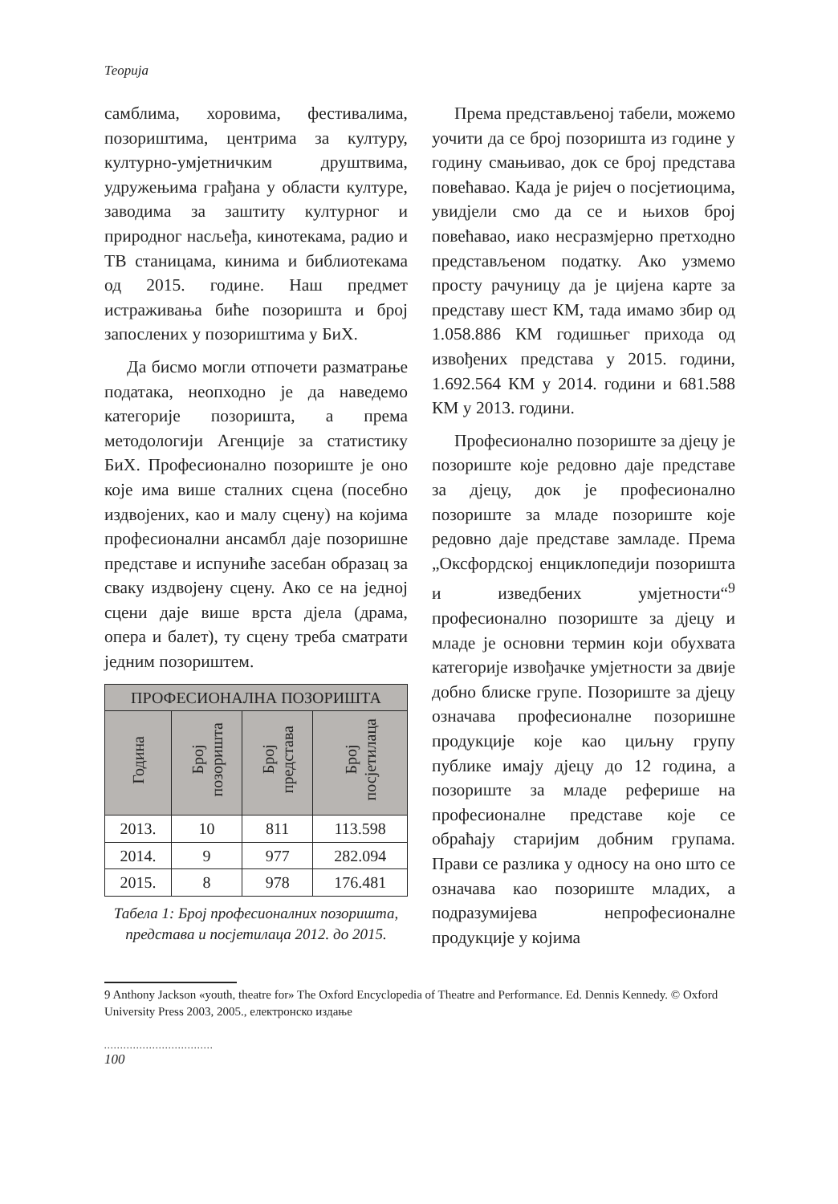Теорија
самблима, хоровима, фестивалима, позориштима, центрима за културу, културно-умјетничким друштвима, удружењима грађана у области културе, заводима за заштиту културног и природног насљеђа, кинотекама, радио и ТВ станицама, кинима и библиотекама од 2015. године. Наш предмет истраживања биће позоришта и број запослених у позориштима у БиХ.
Да бисмо могли отпочети разматрање података, неопходно је да наведемо категорије позоришта, а према методологији Агенције за статистику БиХ. Професионално позориште је оно које има више сталних сцена (посебно издвојених, као и малу сцену) на којима професионални ансамбл даје позоришне представе и испуниће засебан образац за сваку издвојену сцену. Ако се на једној сцени даје више врста дјела (драма, опера и балет), ту сцену треба сматрати једним позориштем.
| ПРОФЕСИОНАЛНА ПОЗОРИШТА | | | |
| --- | --- | --- | --- |
| Година | Број позоришта | Број представа | Број посјетилаца |
| 2013. | 10 | 811 | 113.598 |
| 2014. | 9 | 977 | 282.094 |
| 2015. | 8 | 978 | 176.481 |
Табела 1: Број професионалних позоришта, представа и посјетилаца 2012. до 2015.
Према представљеној табели, можемо уочити да се број позоришта из године у годину смањивао, док се број представа повећавао. Када је ријеч о посјетиоцима, увидјели смо да се и њихов број повећавао, иако несразмјерно претходно представљеном податку. Ако узмемо просту рачуницу да је цијена карте за представу шест КМ, тада имамо збир од 1.058.886 КМ годишњег прихода од извођених представа у 2015. години, 1.692.564 КМ у 2014. години и 681.588 КМ у 2013. години.
Професионално позориште за дјецу је позориште које редовно даје представе за дјецу, док је професионално позориште за младе позориште које редовно даје представе замладе. Према „Оксфордској енциклопедији позоришта и изведбених умјетности“<sup>9</sup> професионално позориште за дјецу и младе је основни термин који обухвата категорије извођачке умјетности за двије добно блиске групе. Позориште за дјецу означава професионалне позоришне продукције које као циљну групу публике имају дјецу до 12 година, а позориште за младе реферише на професионалне представе које се обраћају старијим добним групама. Прави се разлика у односу на оно што се означава као позориште младих, а подразумијева непрофесионалне продукције у којима
9 Anthony Jackson «youth, theatre for» The Oxford Encyclopedia of Theatre and Performance. Ed. Dennis Kennedy. © Oxford University Press 2003, 2005., електронско издање
..................................
100